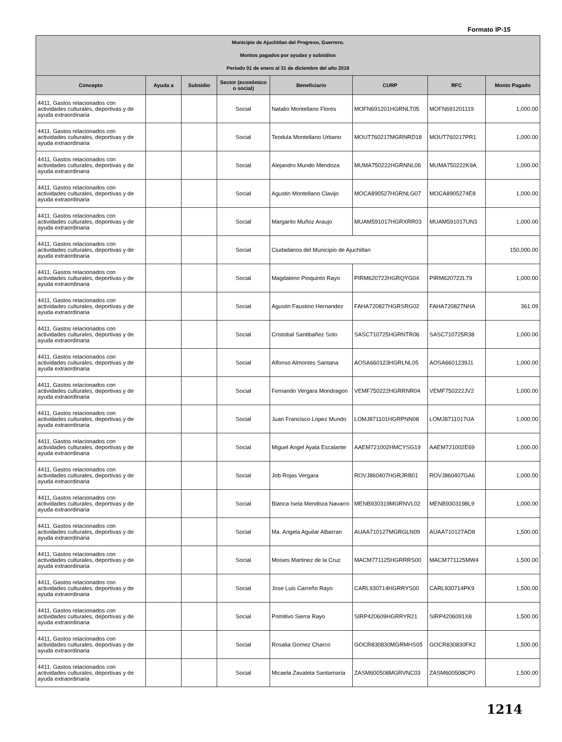Formato IP-15
| Municipio de Ajuchitlan del Progreso, Guerrero. Montos pagados por ayudas y subsidios Periodo 01 de enero al 31 de diciembre del año 2018 | | | | | | | |
| Concepto | Ayuda a | Subsidio | Sector (económico o social) | Beneficiario | CURP | RFC | Monto Pagado |
| 4411, Gastos relacionados con actividades culturales, deportivas y de ayuda extraordinaria | | | Social | Natalio Montellano Flores | MOFN691201HGRNLT05 | MOFN691201119 | 1,000.00 |
| 4411, Gastos relacionados con actividades culturales, deportivas y de ayuda extraordinaria | | | Social | Teodula Montellano Urbano | MOUT760217MGRNRD18 | MOUT760217PR1 | 1,000.00 |
| 4411, Gastos relacionados con actividades culturales, deportivas y de ayuda extraordinaria | | | Social | Alejandro Mundo Mendoza | MUMA750222HGRNNL06 | MUMA750222K9A | 1,000.00 |
| 4411, Gastos relacionados con actividades culturales, deportivas y de ayuda extraordinaria | | | Social | Agustin Montellano Clavijo | MOCA890527HGRNLG07 | MOCA8905274E8 | 1,000.00 |
| 4411, Gastos relacionados con actividades culturales, deportivas y de ayuda extraordinaria | | | Social | Margarito Muñoz Araujo | MUAM591017HGRXRR03 | MUAM591017UN3 | 1,000.00 |
| 4411, Gastos relacionados con actividades culturales, deportivas y de ayuda extraordinaria | | | Social | Ciudadanos del Municipio de Ajuchitlan | | | 150,000.00 |
| 4411, Gastos relacionados con actividades culturales, deportivas y de ayuda extraordinaria | | | Social | Magdaleno Pioquinto Rayo | PIRM620722HGRQYG04 | PIRM620722L79 | 1,000.00 |
| 4411, Gastos relacionados con actividades culturales, deportivas y de ayuda extraordinaria | | | Social | Agustin Faustino Hernandez | FAHA720827HGRSRG02 | FAHA720827NHA | 361.09 |
| 4411, Gastos relacionados con actividades culturales, deportivas y de ayuda extraordinaria | | | Social | Cristobal Santibañez Soto | SASC710725HGRNTR06 | SASC710725R38 | 1,000.00 |
| 4411, Gastos relacionados con actividades culturales, deportivas y de ayuda extraordinaria | | | Social | Alfonso Almontes Santana | AOSA660123HGRLNL05 | AOSA6601239J1 | 1,000.00 |
| 4411, Gastos relacionados con actividades culturales, deportivas y de ayuda extraordinaria | | | Social | Fernando Vergara Mondragon | VEMF750222HGRRNR04 | VEMF750222JV2 | 1,000.00 |
| 4411, Gastos relacionados con actividades culturales, deportivas y de ayuda extraordinaria | | | Social | Juan Francisco Lopez Mundo | LOMJ871101HGRPNN08 | LOMJ8711017UA | 1,000.00 |
| 4411, Gastos relacionados con actividades culturales, deportivas y de ayuda extraordinaria | | | Social | Miguel Angel Ayala Escalante | AAEM721002HMCYSG19 | AAEM721002E69 | 1,000.00 |
| 4411, Gastos relacionados con actividades culturales, deportivas y de ayuda extraordinaria | | | Social | Job Rojas Vergara | ROVJ860407HGRJRB01 | ROVJ860407GA6 | 1,000.00 |
| 4411, Gastos relacionados con actividades culturales, deportivas y de ayuda extraordinaria | | | Social | Blanca Isela Mendoza Navarro | MENB930319MGRNVL02 | MENB9303198L9 | 1,000.00 |
| 4411, Gastos relacionados con actividades culturales, deportivas y de ayuda extraordinaria | | | Social | Ma. Angela Aguilar Albarran | AUAA710127MGRGLN09 | AUAA710127AD8 | 1,500.00 |
| 4411, Gastos relacionados con actividades culturales, deportivas y de ayuda extraordinaria | | | Social | Moises Martinez de la Cruz | MACM771125HGRRRS00 | MACM771125MW4 | 1,500.00 |
| 4411, Gastos relacionados con actividades culturales, deportivas y de ayuda extraordinaria | | | Social | Jose Luis Carreño Rayo | CARL930714HGRRYS00 | CARL930714PK9 | 1,500.00 |
| 4411, Gastos relacionados con actividades culturales, deportivas y de ayuda extraordinaria | | | Social | Primitivo Sierra Rayo | SIRP420609HGRRYR21 | SIRP4206091X8 | 1,500.00 |
| 4411, Gastos relacionados con actividades culturales, deportivas y de ayuda extraordinaria | | | Social | Rosalia Gomez Charco | GOCR830830MGRMHS05 | GOCR830830FK2 | 1,500.00 |
| 4411, Gastos relacionados con actividades culturales, deportivas y de ayuda extraordinaria | | | Social | Micaela Zavaleta Santamaria | ZASM600508MGRVNC03 | ZASM600508CP0 | 1,500.00 |
1214